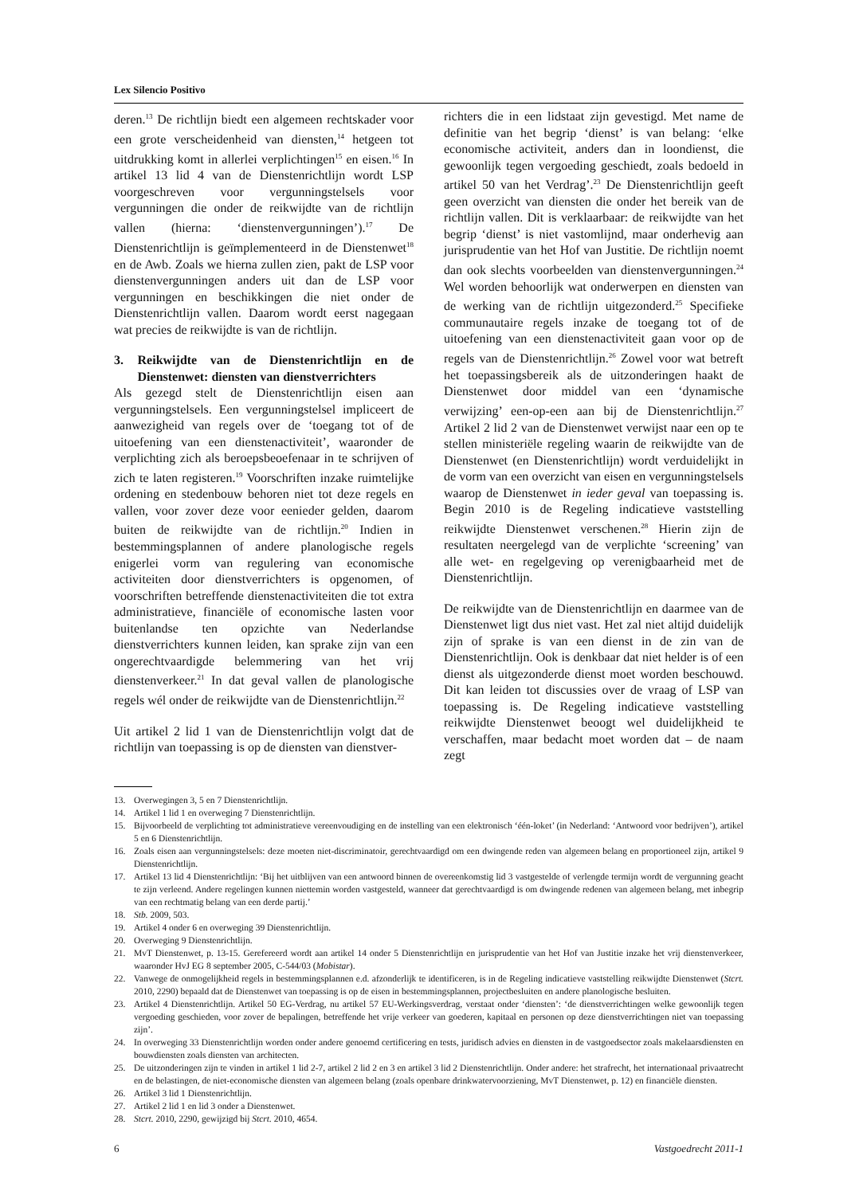Lex Silencio Positivo
deren.<sup>13</sup> De richtlijn biedt een algemeen rechtskader voor een grote verscheidenheid van diensten,<sup>14</sup> hetgeen tot uitdrukking komt in allerlei verplichtingen<sup>15</sup> en eisen.<sup>16</sup> In artikel 13 lid 4 van de Dienstenrichtlijn wordt LSP voorgeschreven voor vergunningstelsels voor vergunningen die onder de reikwijdte van de richtlijn vallen (hierna: ‘dienstenvergunningen’).<sup>17</sup> De Dienstenrichtlijn is geïmplementeerd in de Dienstenwet<sup>18</sup> en de Awb. Zoals we hierna zullen zien, pakt de LSP voor dienstenvergunningen anders uit dan de LSP voor vergunningen en beschikkingen die niet onder de Dienstenrichtlijn vallen. Daarom wordt eerst nagegaan wat precies de reikwijdte is van de richtlijn.
3. Reikwijdte van de Dienstenrichtlijn en de Dienstenwet: diensten van dienstverrichters
Als gezegd stelt de Dienstenrichtlijn eisen aan vergunningstelsels. Een vergunningstelsel impliceert de aanwezigheid van regels over de ‘toegang tot of de uitoefening van een dienstenactiviteit’, waaronder de verplichting zich als beroepsbeoefenaar in te schrijven of zich te laten registeren.<sup>19</sup> Voorschriften inzake ruimtelijke ordening en stedenbouw behoren niet tot deze regels en vallen, voor zover deze voor eenieder gelden, daarom buiten de reikwijdte van de richtlijn.<sup>20</sup> Indien in bestemmingsplannen of andere planologische regels enigerlei vorm van regulering van economische activiteiten door dienstverrichters is opgenomen, of voorschriften betreffende dienstenactiviteiten die tot extra administratieve, financiële of economische lasten voor buitenlandse ten opzichte van Nederlandse dienstverrichters kunnen leiden, kan sprake zijn van een ongerechtvaardigde belemmering van het vrij dienstenverkeer.<sup>21</sup> In dat geval vallen de planologische regels wél onder de reikwijdte van de Dienstenrichtlijn.<sup>22</sup>
Uit artikel 2 lid 1 van de Dienstenrichtlijn volgt dat de richtlijn van toepassing is op de diensten van dienstver-
richters die in een lidstaat zijn gevestigd. Met name de definitie van het begrip ‘dienst’ is van belang: ‘elke economische activiteit, anders dan in loondienst, die gewoonlijk tegen vergoeding geschiedt, zoals bedoeld in artikel 50 van het Verdrag’.<sup>23</sup> De Dienstenrichtlijn geeft geen overzicht van diensten die onder het bereik van de richtlijn vallen. Dit is verklaarbaar: de reikwijdte van het begrip ‘dienst’ is niet vastomlijnd, maar onderhevig aan jurisprudentie van het Hof van Justitie. De richtlijn noemt dan ook slechts voorbeelden van dienstenvergunningen.<sup>24</sup> Wel worden behoorlijk wat onderwerpen en diensten van de werking van de richtlijn uitgezonderd.<sup>25</sup> Specifieke communautaire regels inzake de toegang tot of de uitoefening van een dienstenactiviteit gaan voor op de regels van de Dienstenrichtlijn.<sup>26</sup> Zowel voor wat betreft het toepassingsbereik als de uitzonderingen haakt de Dienstenwet door middel van een ‘dynamische verwijzing’ een-op-een aan bij de Dienstenrichtlijn.<sup>27</sup> Artikel 2 lid 2 van de Dienstenwet verwijst naar een op te stellen ministeriële regeling waarin de reikwijdte van de Dienstenwet (en Dienstenrichtlijn) wordt verduidelijkt in de vorm van een overzicht van eisen en vergunningstelsels waarop de Dienstenwet in ieder geval van toepassing is. Begin 2010 is de Regeling indicatieve vaststelling reikwijdte Dienstenwet verschenen.<sup>28</sup> Hierin zijn de resultaten neergelegd van de verplichte ‘screening’ van alle wet- en regelgeving op verenigbaarheid met de Dienstenrichtlijn.
De reikwijdte van de Dienstenrichtlijn en daarmee van de Dienstenwet ligt dus niet vast. Het zal niet altijd duidelijk zijn of sprake is van een dienst in de zin van de Dienstenrichtlijn. Ook is denkbaar dat niet helder is of een dienst als uitgezonderde dienst moet worden beschouwd. Dit kan leiden tot discussies over de vraag of LSP van toepassing is. De Regeling indicatieve vaststelling reikwijdte Dienstenwet beoogt wel duidelijkheid te verschaffen, maar bedacht moet worden dat – de naam zegt
13. Overwegingen 3, 5 en 7 Dienstenrichtlijn.
14. Artikel 1 lid 1 en overweging 7 Dienstenrichtlijn.
15. Bijvoorbeeld de verplichting tot administratieve vereenvoudiging en de instelling van een elektronisch ‘één-loket’ (in Nederland: ‘Antwoord voor bedrijven’), artikel 5 en 6 Dienstenrichtlijn.
16. Zoals eisen aan vergunningstelsels: deze moeten niet-discriminatoir, gerechtvaardigd om een dwingende reden van algemeen belang en proportioneel zijn, artikel 9 Dienstenrichtlijn.
17. Artikel 13 lid 4 Dienstenrichtlijn: ‘Bij het uitblijven van een antwoord binnen de overeenkomstig lid 3 vastgestelde of verlengde termijn wordt de vergunning geacht te zijn verleend. Andere regelingen kunnen niettemin worden vastgesteld, wanneer dat gerechtvaardigd is om dwingende redenen van algemeen belang, met inbegrip van een rechtmatig belang van een derde partij.’
18. Stb. 2009, 503.
19. Artikel 4 onder 6 en overweging 39 Dienstenrichtlijn.
20. Overweging 9 Dienstenrichtlijn.
21. MvT Dienstenwet, p. 13-15. Gerefereerd wordt aan artikel 14 onder 5 Dienstenrichtlijn en jurisprudentie van het Hof van Justitie inzake het vrij dienstenverkeer, waaronder HvJ EG 8 september 2005, C-544/03 (Mobistar).
22. Vanwege de onmogelijkheid regels in bestemmingsplannen e.d. afzonderlijk te identificeren, is in de Regeling indicatieve vaststelling reikwijdte Dienstenwet (Stcrt. 2010, 2290) bepaald dat de Dienstenwet van toepassing is op de eisen in bestemmingsplannen, projectbesluiten en andere planologische besluiten.
23. Artikel 4 Dienstenrichtlijn. Artikel 50 EG-Verdrag, nu artikel 57 EU-Werkingsverdrag, verstaat onder ‘diensten’: ‘de dienstverrichtingen welke gewoonlijk tegen vergoeding geschieden, voor zover de bepalingen, betreffende het vrije verkeer van goederen, kapitaal en personen op deze dienstverrichtingen niet van toepassing zijn’.
24. In overweging 33 Dienstenrichtlijn worden onder andere genoemd certificering en tests, juridisch advies en diensten in de vastgoedsector zoals makelaarsdiensten en bouwdiensten zoals diensten van architecten.
25. De uitzonderingen zijn te vinden in artikel 1 lid 2-7, artikel 2 lid 2 en 3 en artikel 3 lid 2 Dienstenrichtlijn. Onder andere: het strafrecht, het internationaal privaatrecht en de belastingen, de niet-economische diensten van algemeen belang (zoals openbare drinkwatervoorziening, MvT Dienstenwet, p. 12) en financiële diensten.
26. Artikel 3 lid 1 Dienstenrichtlijn.
27. Artikel 2 lid 1 en lid 3 onder a Dienstenwet.
28. Stcrt. 2010, 2290, gewijzigd bij Stcrt. 2010, 4654.
6 Vastgoedrecht 2011-1